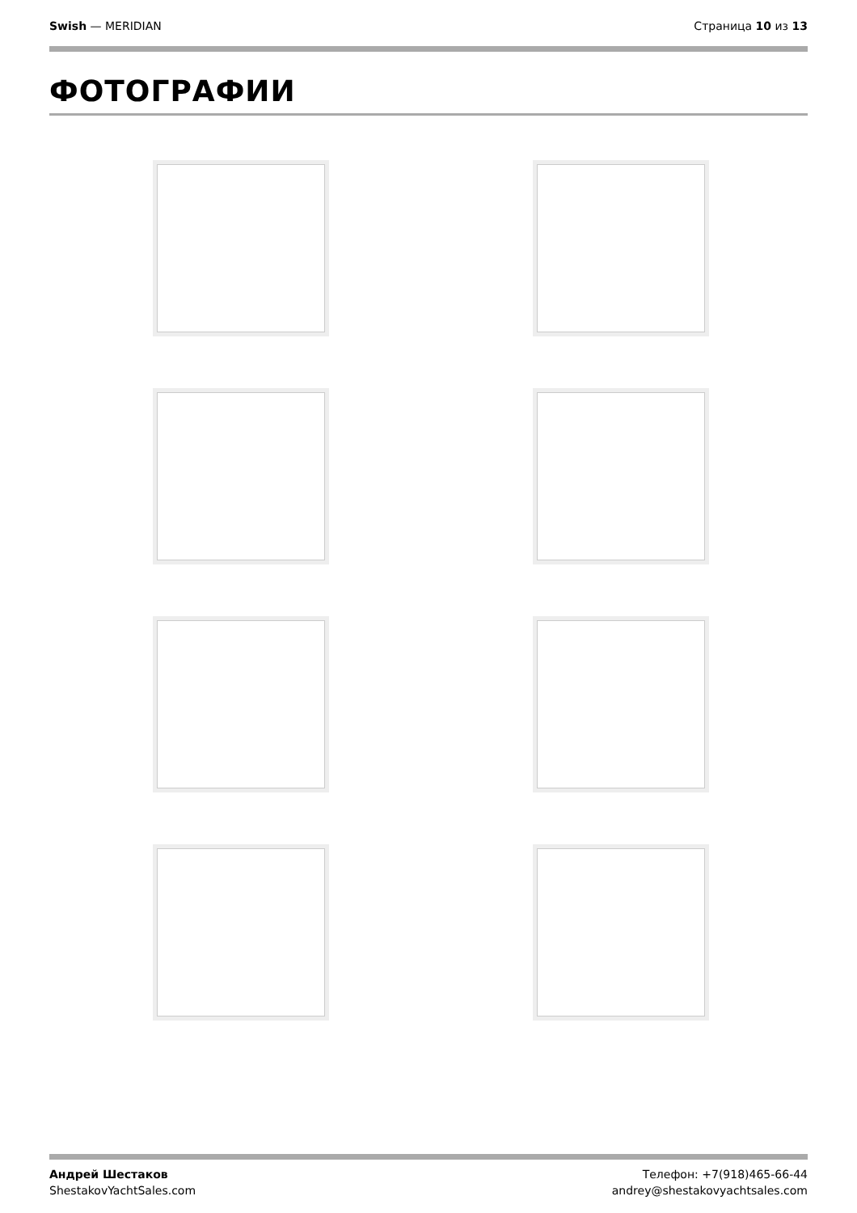Swish — MERIDIAN Страница 10 из 13
ФОТОГРАФИИ
Андрей Шестаков
ShestakovYachtSales.com
Телефон: +7(918)465-66-44
andrey@shestakovyachtsales.com